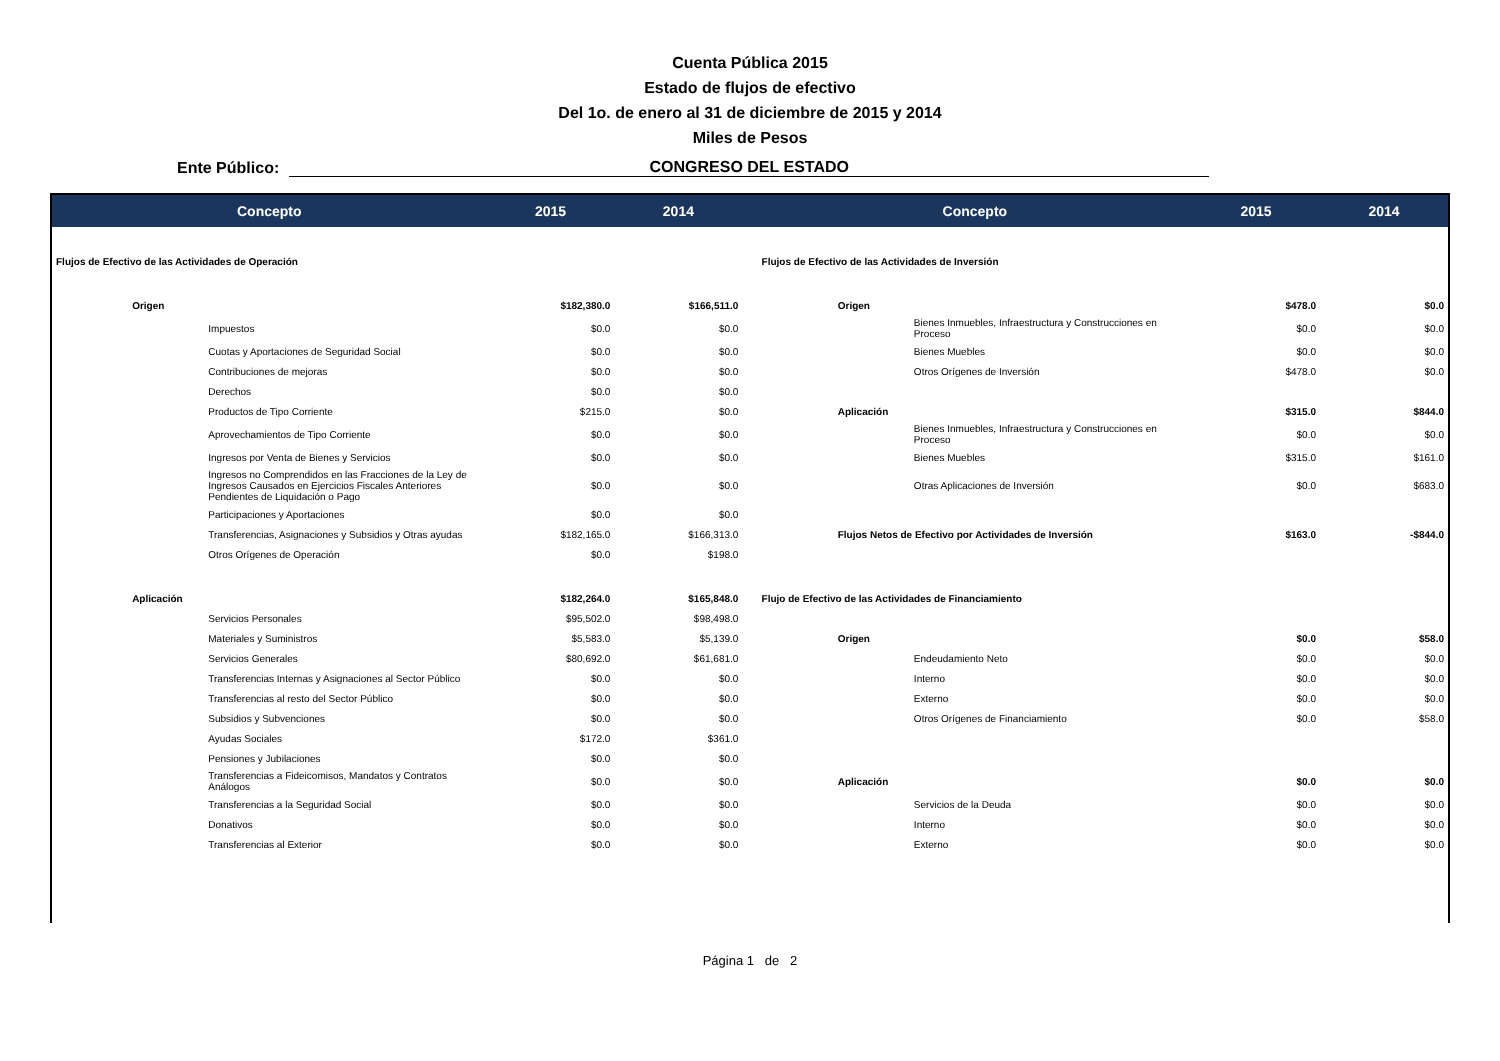Cuenta Pública 2015
Estado de flujos de efectivo
Del 1o. de enero al 31 de diciembre de 2015 y 2014
Miles de Pesos
Ente Público: CONGRESO DEL ESTADO
| Concepto | | | 2015 | 2014 | | Concepto | | | 2015 | 2014 |
| --- | --- | --- | --- | --- | --- | --- | --- | --- | --- | --- |
| Flujos de Efectivo de las Actividades de Operación | | | | | | Flujos de Efectivo de las Actividades de Inversión | | | | |
| | Origen | | $182,380.0 | $166,511.0 | | | Origen | | $478.0 | $0.0 |
| | | Impuestos | $0.0 | $0.0 | | | | Bienes Inmuebles, Infraestructura y Construcciones en Proceso | $0.0 | $0.0 |
| | | Cuotas y Aportaciones de Seguridad Social | $0.0 | $0.0 | | | | Bienes Muebles | $0.0 | $0.0 |
| | | Contribuciones de mejoras | $0.0 | $0.0 | | | | Otros Orígenes de Inversión | $478.0 | $0.0 |
| | | Derechos | $0.0 | $0.0 | | | | | | |
| | | Productos de Tipo Corriente | $215.0 | $0.0 | | | Aplicación | | $315.0 | $844.0 |
| | | Aprovechamientos de Tipo Corriente | $0.0 | $0.0 | | | | Bienes Inmuebles, Infraestructura y Construcciones en Proceso | $0.0 | $0.0 |
| | | Ingresos por Venta de Bienes y Servicios | $0.0 | $0.0 | | | | Bienes Muebles | $315.0 | $161.0 |
| | | Ingresos no Comprendidos en las Fracciones de la Ley de Ingresos Causados en Ejercicios Fiscales Anteriores Pendientes de Liquidación o Pago | $0.0 | $0.0 | | | | Otras Aplicaciones de Inversión | $0.0 | $683.0 |
| | | Participaciones y Aportaciones | $0.0 | $0.0 | | | | | | |
| | | Transferencias, Asignaciones y Subsidios y Otras ayudas | $182,165.0 | $166,313.0 | | | Flujos Netos de Efectivo por Actividades de Inversión | | $163.0 | -$844.0 |
| | | Otros Orígenes de Operación | $0.0 | $198.0 | | | | | | |
| | Aplicación | | $182,264.0 | $165,848.0 | | Flujo de Efectivo de las Actividades de Financiamiento | | | | |
| | | Servicios Personales | $95,502.0 | $98,498.0 | | | | | | |
| | | Materiales y Suministros | $5,583.0 | $5,139.0 | | | Origen | | $0.0 | $58.0 |
| | | Servicios Generales | $80,692.0 | $61,681.0 | | | | Endeudamiento Neto | $0.0 | $0.0 |
| | | Transferencias Internas y Asignaciones al Sector Público | $0.0 | $0.0 | | | | Interno | $0.0 | $0.0 |
| | | Transferencias al resto del Sector Público | $0.0 | $0.0 | | | | Externo | $0.0 | $0.0 |
| | | Subsidios y Subvenciones | $0.0 | $0.0 | | | | Otros Orígenes de Financiamiento | $0.0 | $58.0 |
| | | Ayudas Sociales | $172.0 | $361.0 | | | | | | |
| | | Pensiones y Jubilaciones | $0.0 | $0.0 | | | | | | |
| | | Transferencias a Fideicomisos, Mandatos y Contratos Análogos | $0.0 | $0.0 | | | Aplicación | | $0.0 | $0.0 |
| | | Transferencias a la Seguridad Social | $0.0 | $0.0 | | | | Servicios de la Deuda | $0.0 | $0.0 |
| | | Donativos | $0.0 | $0.0 | | | | Interno | $0.0 | $0.0 |
| | | Transferencias al Exterior | $0.0 | $0.0 | | | | Externo | $0.0 | $0.0 |
Página 1 de 2